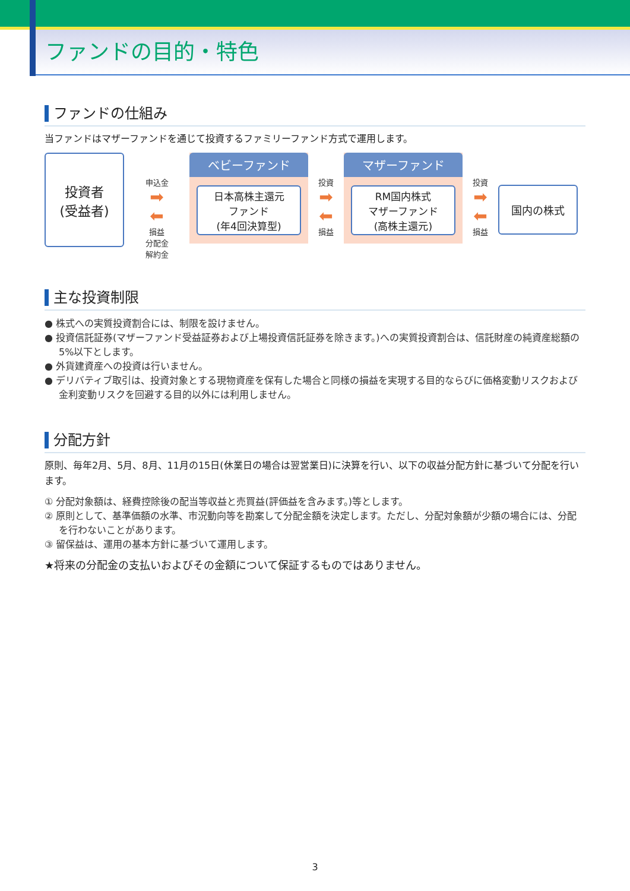ファンドの目的・特色
ファンドの仕組み
当ファンドはマザーファンドを通じて投資するファミリーファンド方式で運用します。
投資者
(受益者)
申込金
➡
⬅
損益
分配金
解約金
ベビーファンド
日本高株主還元
ファンド
(年4回決算型)
投資
➡
⬅
損益
マザーファンド
RM国内株式
マザーファンド
(高株主還元)
投資
➡
⬅
損益
国内の株式
主な投資制限
● 株式への実質投資割合には、制限を設けません。
● 投資信託証券(マザーファンド受益証券および上場投資信託証券を除きます。)への実質投資割合は、信託財産の純資産総額の5%以下とします。
● 外貨建資産への投資は行いません。
● デリバティブ取引は、投資対象とする現物資産を保有した場合と同様の損益を実現する目的ならびに価格変動リスクおよび金利変動リスクを回避する目的以外には利用しません。
分配方針
原則、毎年2月、5月、8月、11月の15日(休業日の場合は翌営業日)に決算を行い、以下の収益分配方針に基づいて分配を行います。
① 分配対象額は、経費控除後の配当等収益と売買益(評価益を含みます。)等とします。
② 原則として、基準価額の水準、市況動向等を勘案して分配金額を決定します。ただし、分配対象額が少額の場合には、分配を行わないことがあります。
③ 留保益は、運用の基本方針に基づいて運用します。
★将来の分配金の支払いおよびその金額について保証するものではありません。
3